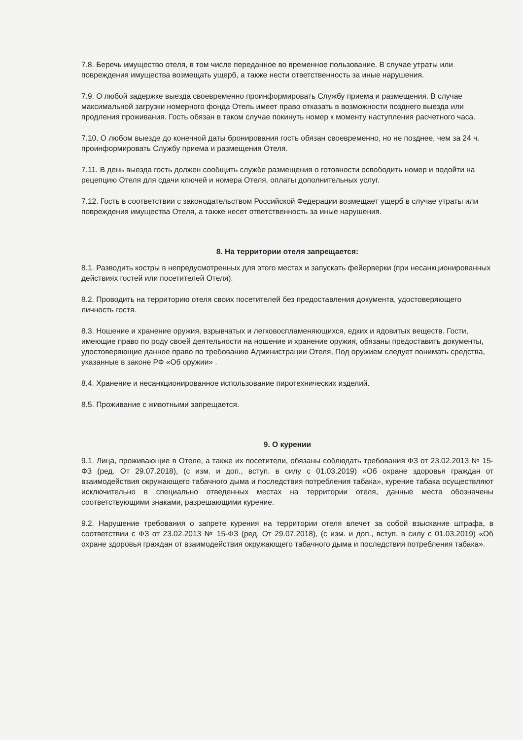7.8. Беречь имущество отеля, в том числе переданное во временное пользование. В случае утраты или повреждения имущества возмещать ущерб, а также нести ответственность за иные нарушения.
7.9. О любой задержке выезда своевременно проинформировать Службу приема и размещения. В случае максимальной загрузки номерного фонда Отель имеет право отказать в возможности позднего выезда или продления проживания. Гость обязан в таком случае покинуть номер к моменту наступления расчетного часа.
7.10. О любом выезде до конечной даты бронирования гость обязан своевременно, но не позднее, чем за 24 ч. проинформировать Службу приема и размещения Отеля.
7.11. В день выезда гость должен сообщить службе размещения о готовности освободить номер и подойти на рецепцию Отеля для сдачи ключей и номера Отеля, оплаты дополнительных услуг.
7.12. Гость в соответствии с законодательством Российской Федерации возмещает ущерб в случае утраты или повреждения имущества Отеля, а также несет ответственность за иные нарушения.
8. На территории отеля запрещается:
8.1. Разводить костры в непредусмотренных для этого местах и запускать фейерверки (при несанкционированных действиях гостей или посетителей Отеля).
8.2. Проводить на территорию отеля своих посетителей без предоставления документа, удостоверяющего личность гостя.
8.3. Ношение и хранение оружия, взрывчатых и легковоспламеняющихся, едких и ядовитых веществ. Гости, имеющие право по роду своей деятельности на ношение и хранение оружия, обязаны предоставить документы, удостоверяющие данное право по требованию Администрации Отеля, Под оружием следует понимать средства, указанные в законе РФ «Об оружии» .
8.4. Хранение и несанкционированное использование пиротехнических изделий.
8.5. Проживание с животными запрещается.
9. О курении
9.1. Лица, проживающие в Отеле, а также их посетители, обязаны соблюдать требования ФЗ от 23.02.2013 № 15-ФЗ (ред. От 29.07.2018), (с изм. и доп., вступ. в силу с 01.03.2019) «Об охране здоровья граждан от взаимодействия окружающего табачного дыма и последствия потребления табака», курение табака осуществляют исключительно в специально отведенных местах на территории отеля, данные места обозначены соответствующими знаками, разрешающими курение.
9.2. Нарушение требования о запрете курения на территории отеля влечет за собой взыскание штрафа, в соответствии с ФЗ от 23.02.2013 № 15-ФЗ (ред. От 29.07.2018), (с изм. и доп., вступ. в силу с 01.03.2019) «Об охране здоровья граждан от взаимодействия окружающего табачного дыма и последствия потребления табака».